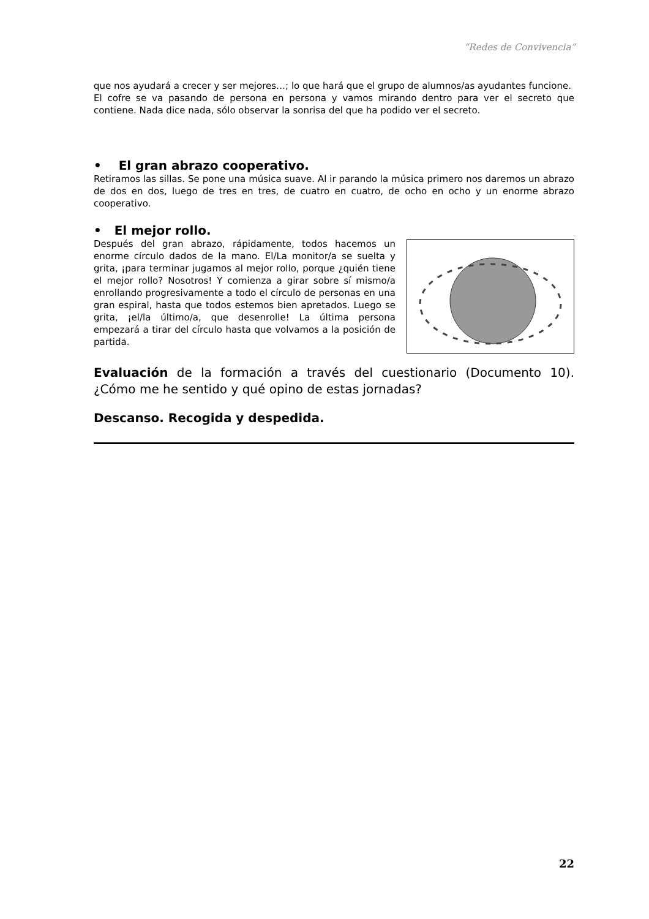“Redes de Convivencia”
que nos ayudará a crecer y ser mejores…; lo que hará que el grupo de alumnos/as ayudantes funcione.
El cofre se va pasando de persona en persona y vamos mirando dentro para ver el secreto que contiene. Nada dice nada, sólo observar la sonrisa del que ha podido ver el secreto.
• El gran abrazo cooperativo.
Retiramos las sillas. Se pone una música suave. Al ir parando la música primero nos daremos un abrazo de dos en dos, luego de tres en tres, de cuatro en cuatro, de ocho en ocho y un enorme abrazo cooperativo.
• El mejor rollo.
Después del gran abrazo, rápidamente, todos hacemos un enorme círculo dados de la mano. El/La monitor/a se suelta y grita, ¡para terminar jugamos al mejor rollo, porque ¿quién tiene el mejor rollo? Nosotros! Y comienza a girar sobre sí mismo/a enrollando progresivamente a todo el círculo de personas en una gran espiral, hasta que todos estemos bien apretados. Luego se grita, ¡el/la último/a, que desenrolle! La última persona empezará a tirar del círculo hasta que volvamos a la posición de partida.
Evaluación de la formación a través del cuestionario (Documento 10). ¿Cómo me he sentido y qué opino de estas jornadas?
Descanso. Recogida y despedida.
22